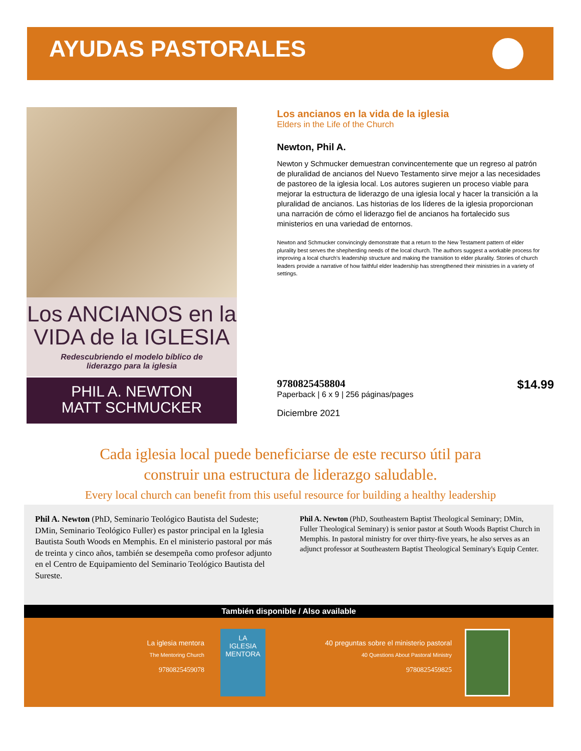AYUDAS PASTORALES
Los ANCIANOS en la
VIDA de la IGLESIA
Redescubriendo el modelo bíblico de
liderazgo para la iglesia
PHIL A. NEWTON
MATT SCHMUCKER
Los ancianos en la vida de la iglesia
Elders in the Life of the Church
Newton, Phil A.
Newton y Schmucker demuestran convincentemente que un regreso al patrón de pluralidad de ancianos del Nuevo Testamento sirve mejor a las necesidades de pastoreo de la iglesia local. Los autores sugieren un proceso viable para mejorar la estructura de liderazgo de una iglesia local y hacer la transición a la pluralidad de ancianos. Las historias de los líderes de la iglesia proporcionan una narración de cómo el liderazgo fiel de ancianos ha fortalecido sus ministerios en una variedad de entornos.
Newton and Schmucker convincingly demonstrate that a return to the New Testament pattern of elder plurality best serves the shepherding needs of the local church. The authors suggest a workable process for improving a local church’s leadership structure and making the transition to elder plurality. Stories of church leaders provide a narrative of how faithful elder leadership has strengthened their ministries in a variety of settings.
$14.99 9780825458804
Paperback | 6 x 9 | 256 páginas/pages
Diciembre 2021
Cada iglesia local puede beneficiarse de este recurso útil para
construir una estructura de liderazgo saludable.
Every local church can benefit from this useful resource for building a healthy leadership
Phil A. Newton (PhD, Seminario Teológico Bautista del Sudeste; DMin, Seminario Teológico Fuller) es pastor principal en la Iglesia Bautista South Woods en Memphis. En el ministerio pastoral por más de treinta y cinco años, también se desempeña como profesor adjunto en el Centro de Equipamiento del Seminario Teológico Bautista del Sureste.
Phil A. Newton (PhD, Southeastern Baptist Theological Seminary; DMin, Fuller Theological Seminary) is senior pastor at South Woods Baptist Church in Memphis. In pastoral ministry for over thirty-five years, he also serves as an adjunct professor at Southeastern Baptist Theological Seminary's Equip Center.
También disponible / Also available
La iglesia mentora
The Mentoring Church
9780825459078
LA
IGLESIA
MENTORA
40 preguntas sobre el ministerio pastoral
40 Questions About Pastoral Ministry
9780825459825